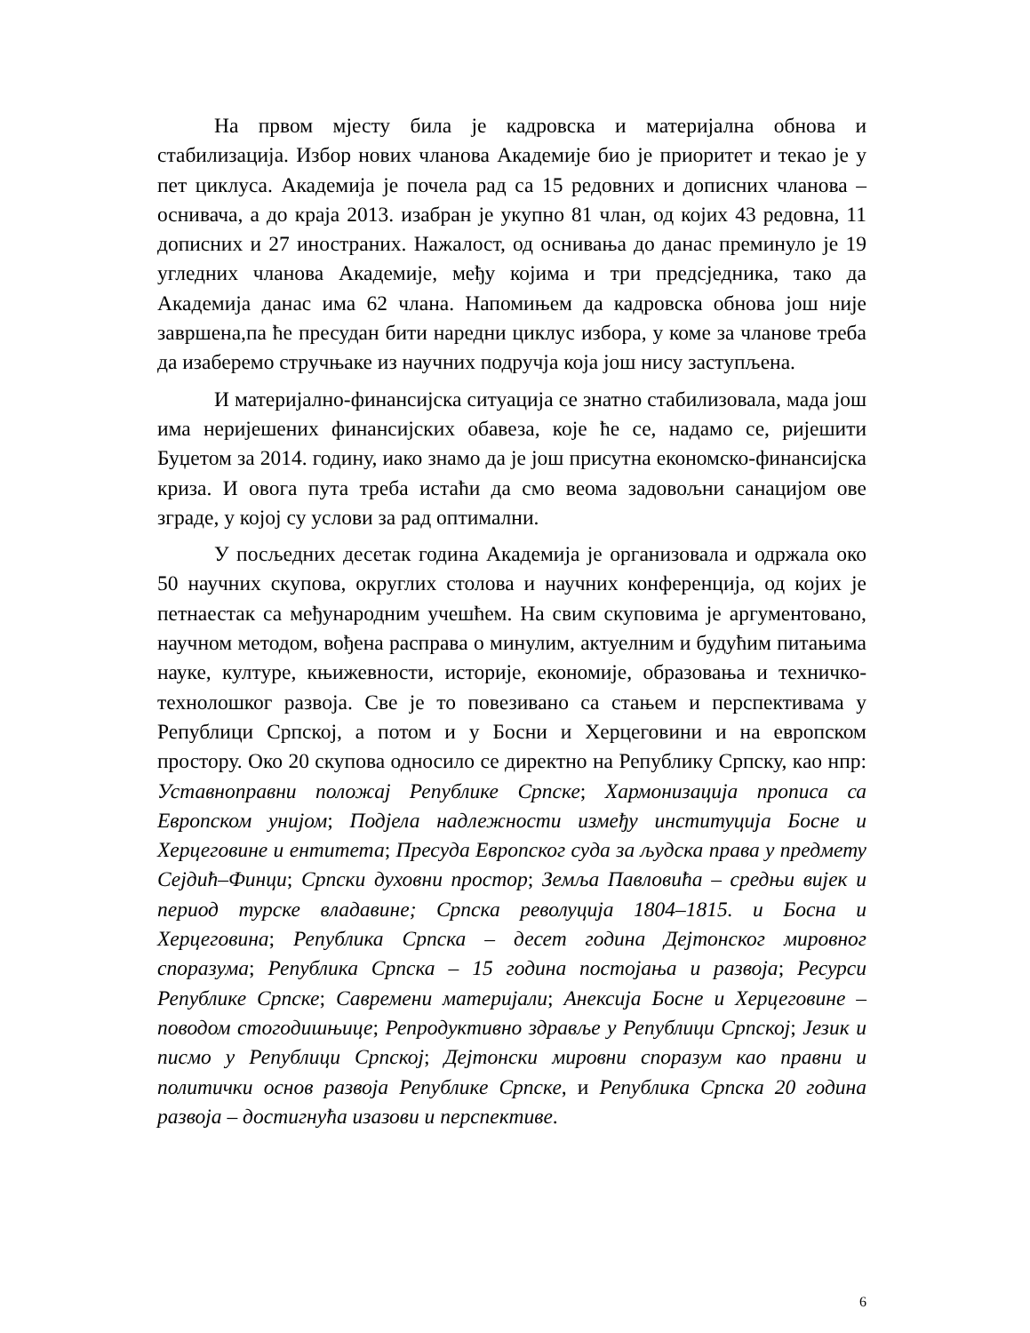На првом мјесту била је кадровска и материјална обнова и стабилизација. Избор нових чланова Академије био је приоритет и текао је у пет циклуса. Академија је почела рад са 15 редовних и дописних чланова – оснивача, а до краја 2013. изабран је укупно 81 члан, од којих 43 редовна, 11 дописних и 27 иностраних. Нажалост, од оснивања до данас преминуло је 19 угледних чланова Академије, међу којима и три предсједника, тако да Академија данас има 62 члана. Напомињем да кадровска обнова још није завршена,па ће пресудан бити наредни циклус избора, у коме за чланове треба да изаберемо стручњаке из научних подручја која још нису заступљена.
И материјално-финансијска ситуација се знатно стабилизовала, мада још има неријешених финансијских обавеза, које ће се, надамо се, ријешити Буџетом за 2014. годину, иако знамо да је још присутна економско-финансијска криза. И овога пута треба истаћи да смо веома задовољни санацијом ове зграде, у којој су услови за рад оптимални.
У посљедних десетак година Академија је организовала и одржала око 50 научних скупова, округлих столова и научних конференција, од којих је петнаестак са међународним учешћем. На свим скуповима је аргументовано, научном методом, вођена расправа о минулим, актуелним и будућим питањима науке, културе, књижевности, историје, економије, образовања и техничко-технолошког развоја. Све је то повезивано са стањем и перспективама у Републици Српској, а потом и у Босни и Херцеговини и на европском простору. Око 20 скупова односило се директно на Републику Српску, као нпр: Уставноправни положај Републике Српске; Хармонизација прописа са Европском унијом; Подјела надлежности између институција Босне и Херцеговине и ентитета; Пресуда Европског суда за људска права у предмету Сејдић–Финци; Српски духовни простор; Земља Павловића – средњи вијек и период турске владавине; Српска револуција 1804–1815. и Босна и Херцеговина; Република Српска – десет година Дејтонског мировног споразума; Република Српска – 15 година постојања и развоја; Ресурси Републике Српске; Савремени материјали; Анексија Босне и Херцеговине – поводом стогодишњице; Репродуктивно здравље у Републици Српској; Језик и писмо у Републици Српској; Дејтонски мировни споразум као правни и политички основ развоја Републике Српске, и Република Српска 20 година развоја – достигнућа изазови и перспективе.
6